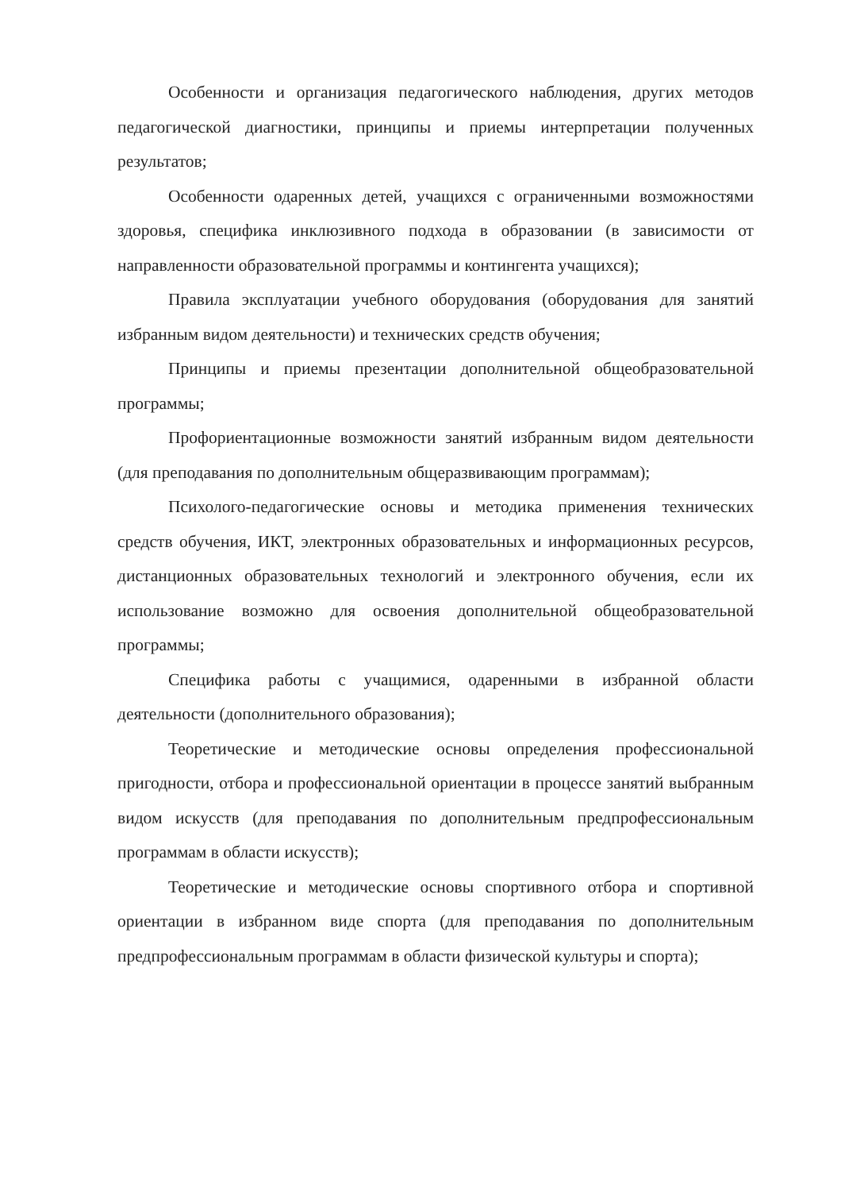Особенности и организация педагогического наблюдения, других методов педагогической диагностики, принципы и приемы интерпретации полученных результатов;
Особенности одаренных детей, учащихся с ограниченными возможностями здоровья, специфика инклюзивного подхода в образовании (в зависимости от направленности образовательной программы и контингента учащихся);
Правила эксплуатации учебного оборудования (оборудования для занятий избранным видом деятельности) и технических средств обучения;
Принципы и приемы презентации дополнительной общеобразовательной программы;
Профориентационные возможности занятий избранным видом деятельности (для преподавания по дополнительным общеразвивающим программам);
Психолого-педагогические основы и методика применения технических средств обучения, ИКТ, электронных образовательных и информационных ресурсов, дистанционных образовательных технологий и электронного обучения, если их использование возможно для освоения дополнительной общеобразовательной программы;
Специфика работы с учащимися, одаренными в избранной области деятельности (дополнительного образования);
Теоретические и методические основы определения профессиональной пригодности, отбора и профессиональной ориентации в процессе занятий выбранным видом искусств (для преподавания по дополнительным предпрофессиональным программам в области искусств);
Теоретические и методические основы спортивного отбора и спортивной ориентации в избранном виде спорта (для преподавания по дополнительным предпрофессиональным программам в области физической культуры и спорта);